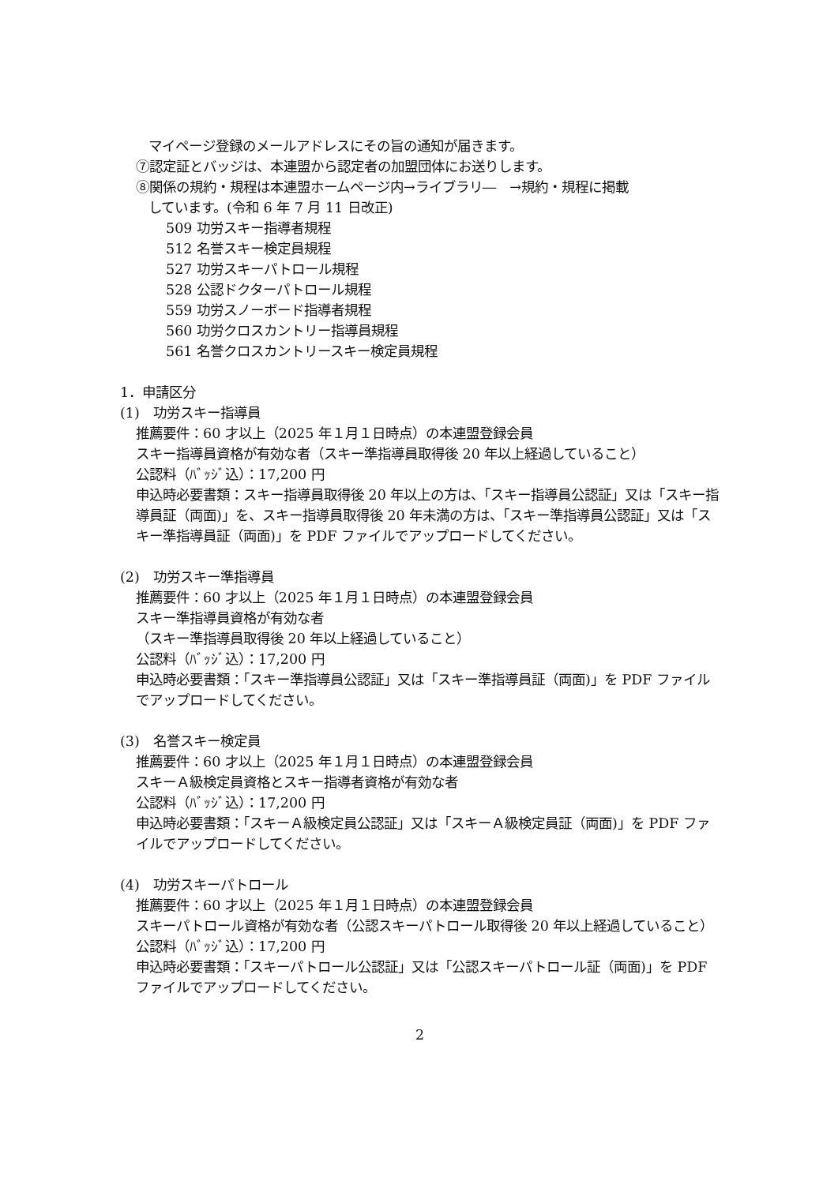マイページ登録のメールアドレスにその旨の通知が届きます。
⑦認定証とバッジは、本連盟から認定者の加盟団体にお送りします。
⑧関係の規約・規程は本連盟ホームページ内→ライブラリ―　→規約・規程に掲載
しています。(令和 6 年 7 月 11 日改正)
509 功労スキー指導者規程
512 名誉スキー検定員規程
527 功労スキーパトロール規程
528 公認ドクターパトロール規程
559 功労スノーボード指導者規程
560 功労クロスカントリー指導員規程
561 名誉クロスカントリースキー検定員規程
1．申請区分
(1)　功労スキー指導員
推薦要件：60 才以上（2025 年１月１日時点）の本連盟登録会員
スキー指導員資格が有効な者（スキー準指導員取得後 20 年以上経過していること）
公認料（ﾊﾞｯｼﾞ込）：17,200 円
申込時必要書類：スキー指導員取得後 20 年以上の方は、「スキー指導員公認証」又は「スキー指導員証（両面)」を、スキー指導員取得後 20 年未満の方は、「スキー準指導員公認証」又は「スキー準指導員証（両面)」を PDF ファイルでアップロードしてください。
(2)　功労スキー準指導員
推薦要件：60 才以上（2025 年１月１日時点）の本連盟登録会員
スキー準指導員資格が有効な者
（スキー準指導員取得後 20 年以上経過していること）
公認料（ﾊﾞｯｼﾞ込）：17,200 円
申込時必要書類：「スキー準指導員公認証」又は「スキー準指導員証（両面)」を PDF ファイルでアップロードしてください。
(3)　名誉スキー検定員
推薦要件：60 才以上（2025 年１月１日時点）の本連盟登録会員
スキーＡ級検定員資格とスキー指導者資格が有効な者
公認料（ﾊﾞｯｼﾞ込）：17,200 円
申込時必要書類：「スキーＡ級検定員公認証」又は「スキーＡ級検定員証（両面)」を PDF ファイルでアップロードしてください。
(4)　功労スキーパトロール
推薦要件：60 才以上（2025 年１月１日時点）の本連盟登録会員
スキーパトロール資格が有効な者（公認スキーパトロール取得後 20 年以上経過していること）
公認料（ﾊﾞｯｼﾞ込）：17,200 円
申込時必要書類：「スキーパトロール公認証」又は「公認スキーパトロール証（両面)」を PDF ファイルでアップロードしてください。
2